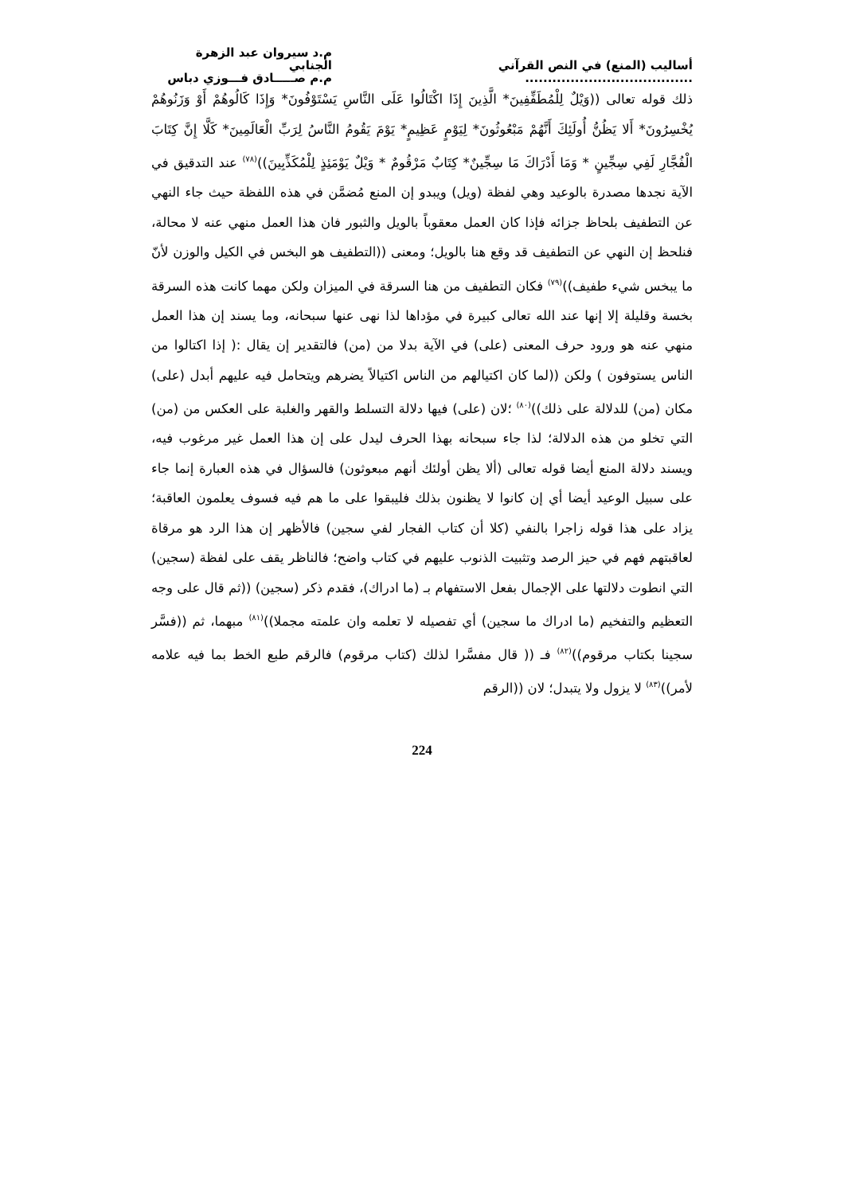أساليب (المنع) في النص القرآني .....................................
م.د سيروان عبد الزهرة الجنابي
م.م صـــــادق فـــوزي دباس
ذلك قوله تعالى ((وَيْلٌ لِلْمُطَفِّفِينَ* الَّذِينَ إِذَا اكْتَالُوا عَلَى النَّاسِ يَسْتَوْفُونَ* وَإِذَا كَالُوهُمْ أَوْ وَزَنُوهُمْ يُخْسِرُونَ* أَلا يَظُنُّ أُولَئِكَ أَنَّهُمْ مَبْعُوثُونَ* لِيَوْمٍ عَظِيمٍ* يَوْمَ يَقُومُ النَّاسُ لِرَبِّ الْعَالَمِينَ* كَلَّا إِنَّ كِتَابَ الْفُجَّارِ لَفِي سِجِّينٍ * وَمَا أَدْرَاكَ مَا سِجِّينٌ* كِتَابٌ مَرْقُومٌ * وَيْلٌ يَوْمَئِذٍ لِلْمُكَذِّبِينَ))<sup>(٧٨)</sup> عند التدقيق في الآية نجدها مصدرة بالوعيد وهي لفظة (ويل) ويبدو إن المنع مُضمَّن في هذه اللفظة حيث جاء النهي عن التطفيف بلحاظ جزائه فإذا كان العمل معقوباً بالويل والثبور فان هذا العمل منهي عنه لا محالة، فنلحظ إن النهي عن التطفيف قد وقع هنا بالويل؛ ومعنى ((التطفيف هو البخس في الكيل والوزن لأنّ ما يبخس شيء طفيف))<sup>(٧٩)</sup> فكان التطفيف من هنا السرقة في الميزان ولكن مهما كانت هذه السرقة بخسة وقليلة إلا إنها عند الله تعالى كبيرة في مؤداها لذا نهى عنها سبحانه، وما يسند إن هذا العمل منهي عنه هو ورود حرف المعنى (على) في الآية بدلا من (من) فالتقدير إن يقال :( إذا اكتالوا من الناس يستوفون ) ولكن ((لما كان اكتيالهم من الناس اكتيالاً يضرهم ويتحامل فيه عليهم أبدل (على) مكان (من) للدلالة على ذلك))<sup>(٨٠)</sup> ؛لان (على) فيها دلالة التسلط والقهر والغلبة على العكس من (من) التي تخلو من هذه الدلالة؛ لذا جاء سبحانه بهذا الحرف ليدل على إن هذا العمل غير مرغوب فيه، ويسند دلالة المنع أيضا قوله تعالى (ألا يظن أولئك أنهم مبعوثون) فالسؤال في هذه العبارة إنما جاء على سبيل الوعيد أيضا أي إن كانوا لا يظنون بذلك فليبقوا على ما هم فيه فسوف يعلمون العاقبة؛ يزاد على هذا قوله زاجرا بالنفي (كلا أن كتاب الفجار لفي سجين) فالأظهر إن هذا الرد هو مرقاة لعاقبتهم فهم في حيز الرصد وتثبيت الذنوب عليهم في كتاب واضح؛ فالناظر يقف على لفظة (سجين) التي انطوت دلالتها على الإجمال بفعل الاستفهام بـ (ما ادراك)، فقدم ذكر (سجين) ((ثم قال على وجه التعظيم والتفخيم (ما ادراك ما سجين) أي تفصيله لا تعلمه وان علمته مجملا))<sup>(٨١)</sup> مبهما، ثم ((فسَّر سجينا بكتاب مرقوم))<sup>(٨٢)</sup> فـ (( قال مفسَّرا لذلك (كتاب مرقوم) فالرقم طبع الخط بما فيه علامه لأمر))<sup>(٨٣)</sup> لا يزول ولا يتبدل؛ لان ((الرقم
224